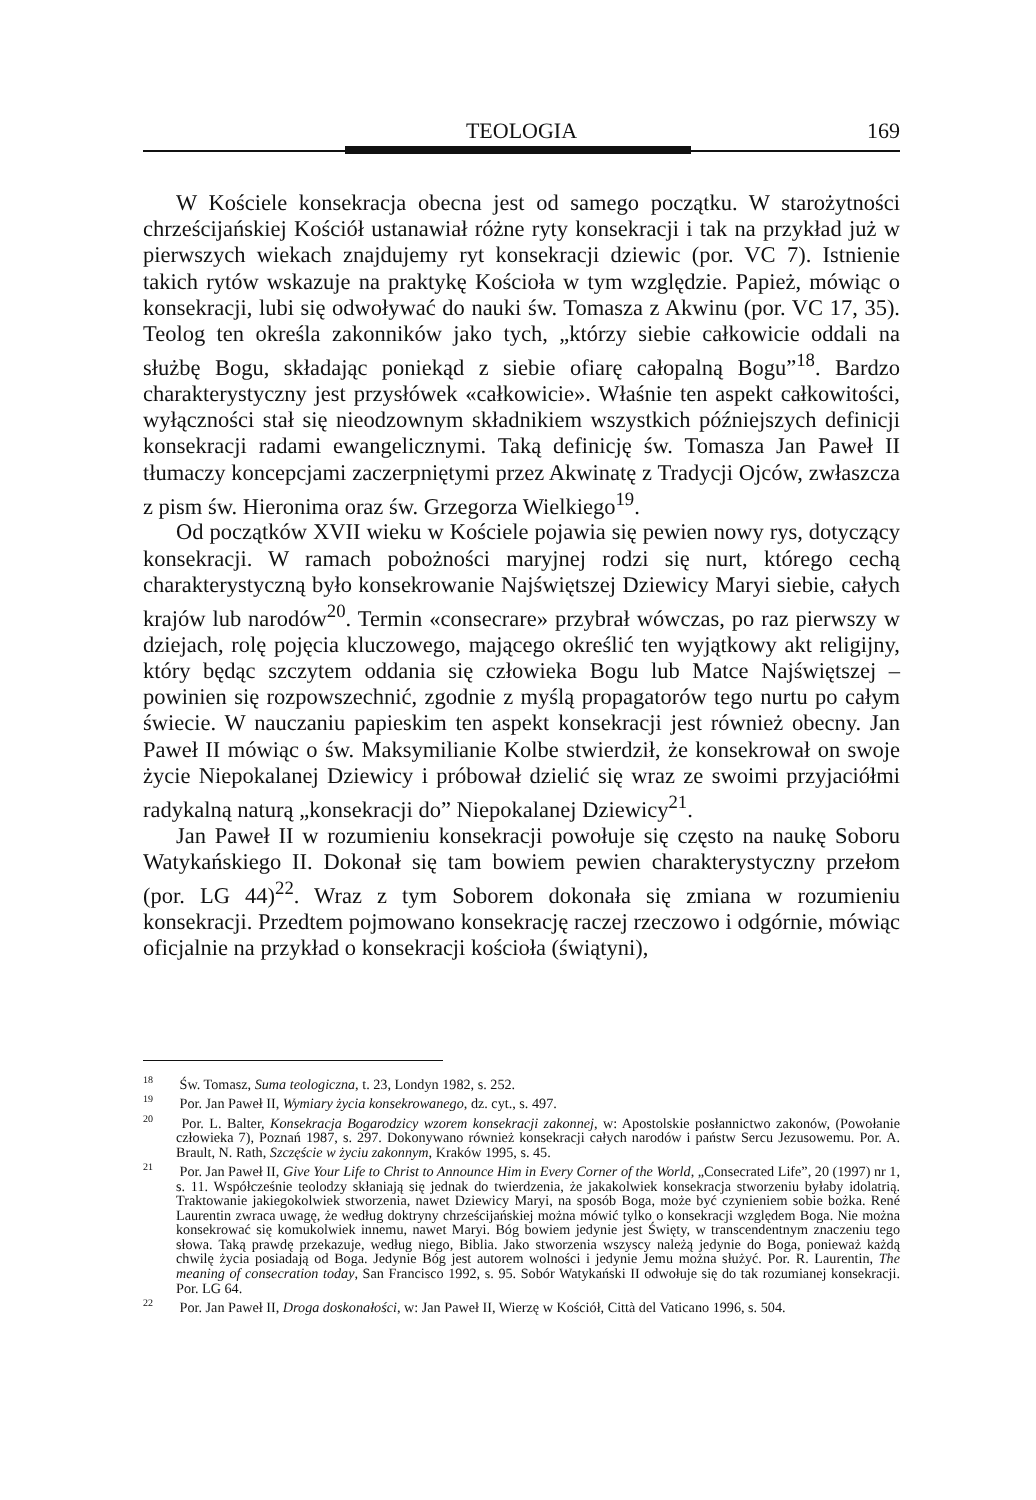TEOLOGIA
169
W Kościele konsekracja obecna jest od samego początku. W starożytności chrześcijańskiej Kościół ustanawiał różne ryty konsekracji i tak na przykład już w pierwszych wiekach znajdujemy ryt konsekracji dziewic (por. VC 7). Istnienie takich rytów wskazuje na praktykę Kościoła w tym względzie. Papież, mówiąc o konsekracji, lubi się odwoływać do nauki św. Tomasza z Akwinu (por. VC 17, 35). Teolog ten określa zakonników jako tych, „którzy siebie całkowicie oddali na służbę Bogu, składając poniekąd z siebie ofiarę całopalną Bogu”<sup>18</sup>. Bardzo charakterystyczny jest przysłówek «całkowicie». Właśnie ten aspekt całkowitości, wyłączności stał się nieodzownym składnikiem wszystkich późniejszych definicji konsekracji radami ewangelicznymi. Taką definicję św. Tomasza Jan Paweł II tłumaczy koncepcjami zaczerpniętymi przez Akwinatę z Tradycji Ojców, zwłaszcza z pism św. Hieronima oraz św. Grzegorza Wielkiego<sup>19</sup>.
Od początków XVII wieku w Kościele pojawia się pewien nowy rys, dotyczący konsekracji. W ramach pobożności maryjnej rodzi się nurt, którego cechą charakterystyczną było konsekrowanie Najświętszej Dziewicy Maryi siebie, całych krajów lub narodów<sup>20</sup>. Termin «consecrare» przybrał wówczas, po raz pierwszy w dziejach, rolę pojęcia kluczowego, mającego określić ten wyjątkowy akt religijny, który będąc szczytem oddania się człowieka Bogu lub Matce Najświętszej – powinien się rozpowszechnić, zgodnie z myślą propagatorów tego nurtu po całym świecie. W nauczaniu papieskim ten aspekt konsekracji jest również obecny. Jan Paweł II mówiąc o św. Maksymilianie Kolbe stwierdził, że konsekrował on swoje życie Niepokalanej Dziewicy i próbował dzielić się wraz ze swoimi przyjaciółmi radykalną naturą „konsekracji do” Niepokalanej Dziewicy<sup>21</sup>.
Jan Paweł II w rozumieniu konsekracji powołuje się często na naukę Soboru Watykańskiego II. Dokonał się tam bowiem pewien charakterystyczny przełom (por. LG 44)<sup>22</sup>. Wraz z tym Soborem dokonała się zmiana w rozumieniu konsekracji. Przedtem pojmowano konsekrację raczej rzeczowo i odgórnie, mówiąc oficjalnie na przykład o konsekracji kościoła (świątyni),
<sup>18</sup> Św. Tomasz, Suma teologiczna, t. 23, Londyn 1982, s. 252.
<sup>19</sup> Por. Jan Paweł II, Wymiary życia konsekrowanego, dz. cyt., s. 497.
<sup>20</sup> Por. L. Balter, Konsekracja Bogarodzicy wzorem konsekracji zakonnej, w: Apostolskie posłannictwo zakonów, (Powołanie człowieka 7), Poznań 1987, s. 297. Dokonywano również konsekracji całych narodów i państw Sercu Jezusowemu. Por. A. Brault, N. Rath, Szczęście w życiu zakonnym, Kraków 1995, s. 45.
<sup>21</sup> Por. Jan Paweł II, Give Your Life to Christ to Announce Him in Every Corner of the World, „Consecrated Life”, 20 (1997) nr 1, s. 11. Współcześnie teolodzy skłaniają się jednak do twierdzenia, że jakakolwiek konsekracja stworzeniu byłaby idolatrią. Traktowanie jakiegokolwiek stworzenia, nawet Dziewicy Maryi, na sposób Boga, może być czynieniem sobie bożka. René Laurentin zwraca uwagę, że według doktryny chrześcijańskiej można mówić tylko o konsekracji względem Boga. Nie można konsekrować się komukolwiek innemu, nawet Maryi. Bóg bowiem jedynie jest Święty, w transcendentnym znaczeniu tego słowa. Taką prawdę przekazuje, według niego, Biblia. Jako stworzenia wszyscy należą jedynie do Boga, ponieważ każdą chwilę życia posiadają od Boga. Jedynie Bóg jest autorem wolności i jedynie Jemu można służyć. Por. R. Laurentin, The meaning of consecration today, San Francisco 1992, s. 95. Sobór Watykański II odwołuje się do tak rozumianej konsekracji. Por. LG 64.
<sup>22</sup> Por. Jan Paweł II, Droga doskonałości, w: Jan Paweł II, Wierzę w Kościół, Città del Vaticano 1996, s. 504.